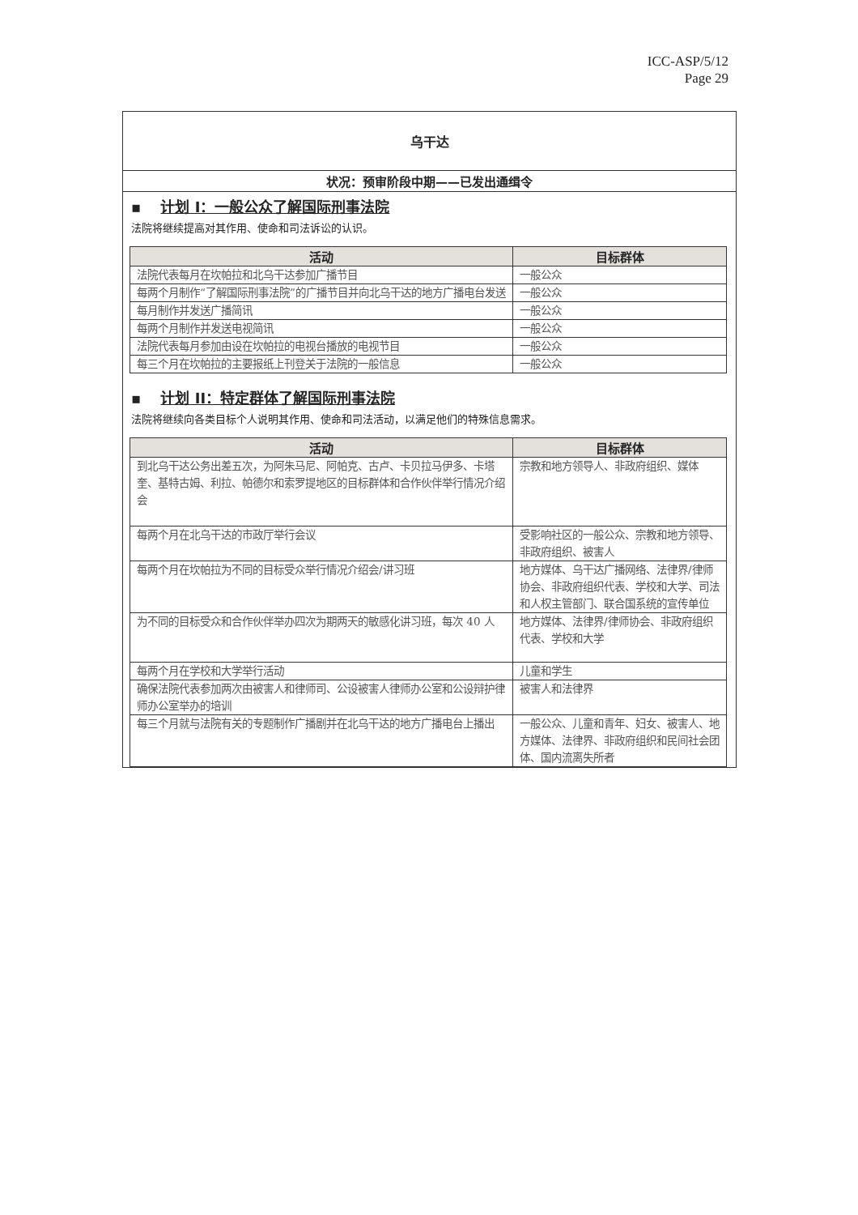ICC-ASP/5/12
Page 29
乌干达
状况：预审阶段中期——已发出通缉令
▪ 计划 I：一般公众了解国际刑事法院
法院将继续提高对其作用、使命和司法诉讼的认识。
| 活动 | 目标群体 |
| --- | --- |
| 法院代表每月在坎帕拉和北乌干达参加广播节目 | 一般公众 |
| 每两个月制作“了解国际刑事法院”的广播节目并向北乌干达的地方广播电台发送 | 一般公众 |
| 每月制作并发送广播简讯 | 一般公众 |
| 每两个月制作并发送电视简讯 | 一般公众 |
| 法院代表每月参加由设在坎帕拉的电视台播放的电视节目 | 一般公众 |
| 每三个月在坎帕拉的主要报纸上刊登关于法院的一般信息 | 一般公众 |
▪ 计划 II：特定群体了解国际刑事法院
法院将继续向各类目标个人说明其作用、使命和司法活动，以满足他们的特殊信息需求。
| 活动 | 目标群体 |
| --- | --- |
| 到北乌干达公务出差五次，为阿朱马尼、阿帕克、古卢、卡贝拉马伊多、卡塔奎、基特古姆、利拉、帕德尔和索罗提地区的目标群体和合作伙伴举行情况介绍会 | 宗教和地方领导人、非政府组织、媒体 |
| 每两个月在北乌干达的市政厅举行会议 | 受影响社区的一般公众、宗教和地方领导、非政府组织、被害人 |
| 每两个月在坎帕拉为不同的目标受众举行情况介绍会/讲习班 | 地方媒体、乌干达广播网络、法律界/律师协会、非政府组织代表、学校和大学、司法和人权主管部门、联合国系统的宣传单位 |
| 为不同的目标受众和合作伙伴举办四次为期两天的敏感化讲习班，每次 40 人 | 地方媒体、法律界/律师协会、非政府组织代表、学校和大学 |
| 每两个月在学校和大学举行活动 | 儿童和学生 |
| 确保法院代表参加两次由被害人和律师司、公设被害人律师办公室和公设辩护律师办公室举办的培训 | 被害人和法律界 |
| 每三个月就与法院有关的专题制作广播剧并在北乌干达的地方广播电台上播出 | 一般公众、儿童和青年、妇女、被害人、地方媒体、法律界、非政府组织和民间社会团体、国内流离失所者 |